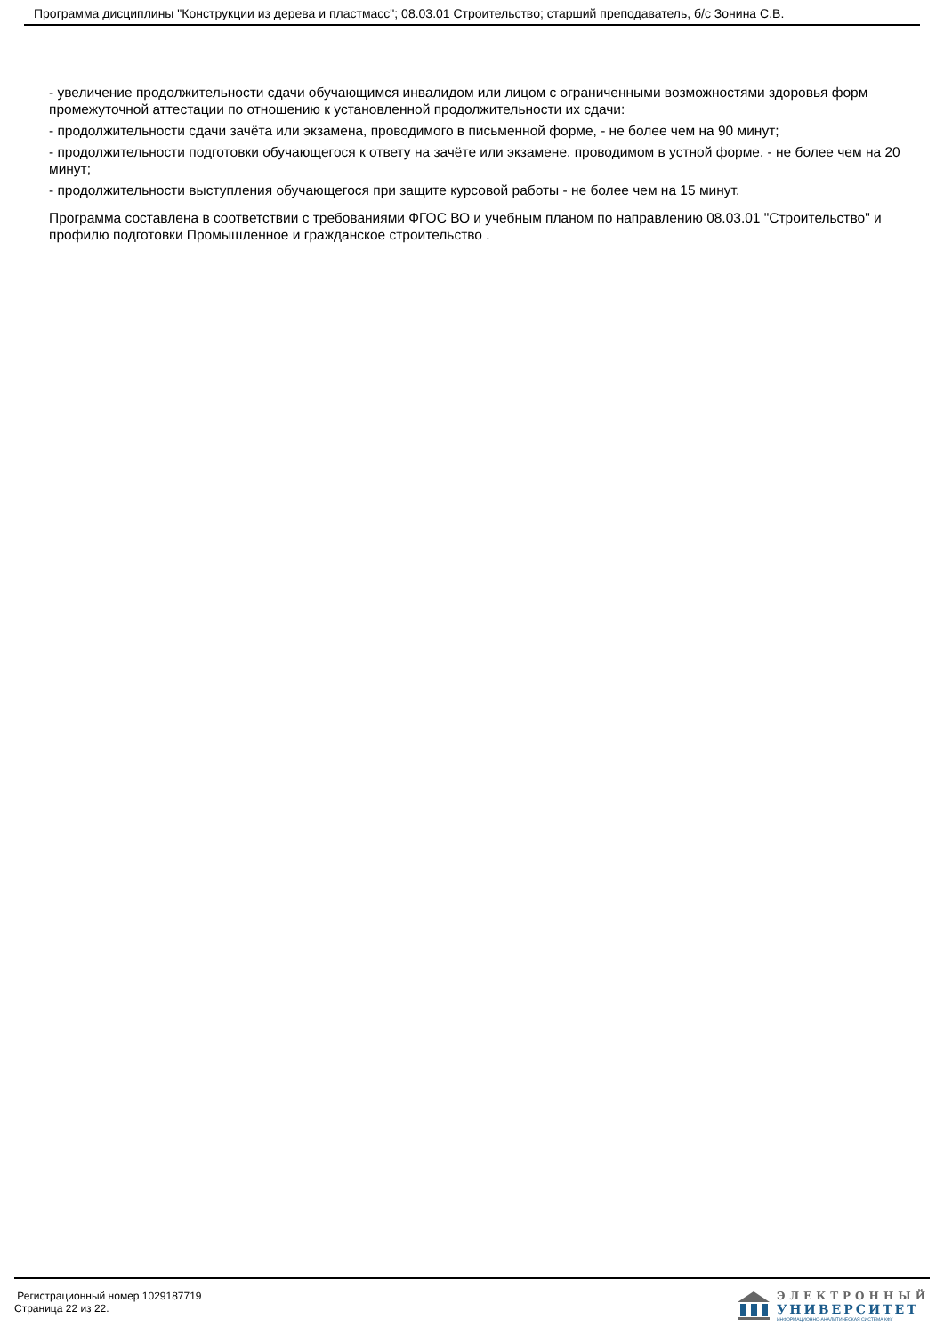Программа дисциплины "Конструкции из дерева и пластмасс"; 08.03.01 Строительство; старший преподаватель, б/с Зонина С.В.
- увеличение продолжительности сдачи обучающимся инвалидом или лицом с ограниченными возможностями здоровья форм промежуточной аттестации по отношению к установленной продолжительности их сдачи:
- продолжительности сдачи зачёта или экзамена, проводимого в письменной форме, - не более чем на 90 минут;
- продолжительности подготовки обучающегося к ответу на зачёте или экзамене, проводимом в устной форме, - не более чем на 20 минут;
- продолжительности выступления обучающегося при защите курсовой работы - не более чем на 15 минут.
Программа составлена в соответствии с требованиями ФГОС ВО и учебным планом по направлению 08.03.01 "Строительство" и профилю подготовки Промышленное и гражданское строительство .
Регистрационный номер 1029187719
Страница 22 из 22.
ЭЛЕКТРОННЫЙ
УНИВЕРСИТЕТ
ИНФОРМАЦИОННО-АНАЛИТИЧЕСКАЯ СИСТЕМА КФУ